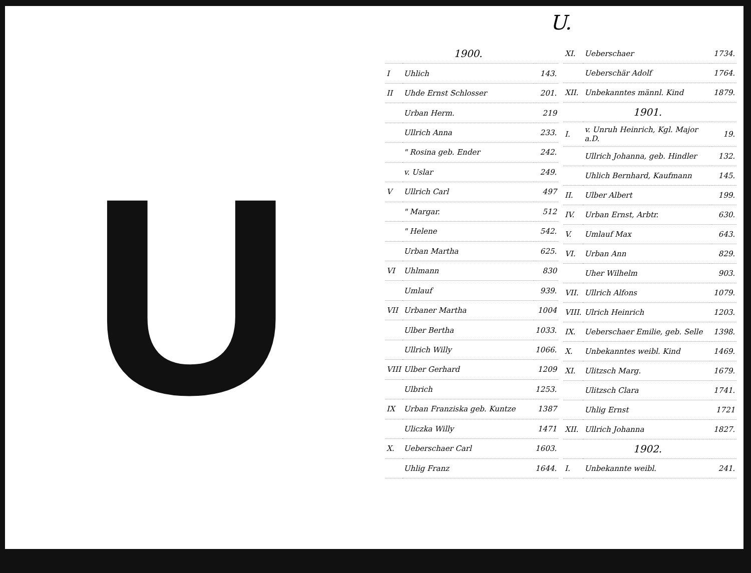U
U.
| | 1900. | |
| I | Uhlich | 143. |
| II | Uhde Ernst Schlosser | 201. |
| | Urban Herm. | 219 |
| | Ullrich Anna | 233. |
| | " Rosina geb. Ender | 242. |
| | v. Uslar | 249. |
| V | Ullrich Carl | 497 |
| | " Margar. | 512 |
| | " Helene | 542. |
| | Urban Martha | 625. |
| VI | Uhlmann | 830 |
| | Umlauf | 939. |
| VII | Urbaner Martha | 1004 |
| | Ulber Bertha | 1033. |
| | Ullrich Willy | 1066. |
| VIII | Ulber Gerhard | 1209 |
| | Ulbrich | 1253. |
| IX | Urban Franziska geb. Kuntze | 1387 |
| | Uliczka Willy | 1471 |
| X. | Ueberschaer Carl | 1603. |
| | Uhlig Franz | 1644. |
| XI. | Ueberschaer | 1734. |
| | Ueberschär Adolf | 1764. |
| XII. | Unbekanntes männl. Kind | 1879. |
| | 1901. | |
| I. | v. Unruh Heinrich, Kgl. Major a.D. | 19. |
| | Ullrich Johanna, geb. Hindler | 132. |
| | Uhlich Bernhard, Kaufmann | 145. |
| II. | Ulber Albert | 199. |
| IV. | Urban Ernst, Arbtr. | 630. |
| V. | Umlauf Max | 643. |
| VI. | Urban Ann | 829. |
| | Uher Wilhelm | 903. |
| VII. | Ullrich Alfons | 1079. |
| VIII. | Ulrich Heinrich | 1203. |
| IX. | Ueberschaer Emilie, geb. Selle | 1398. |
| X. | Unbekanntes weibl. Kind | 1469. |
| XI. | Ulitzsch Marg. | 1679. |
| | Ulitzsch Clara | 1741. |
| | Uhlig Ernst | 1721 |
| XII. | Ullrich Johanna | 1827. |
| | 1902. | |
| I. | Unbekannte weibl. | 241. |